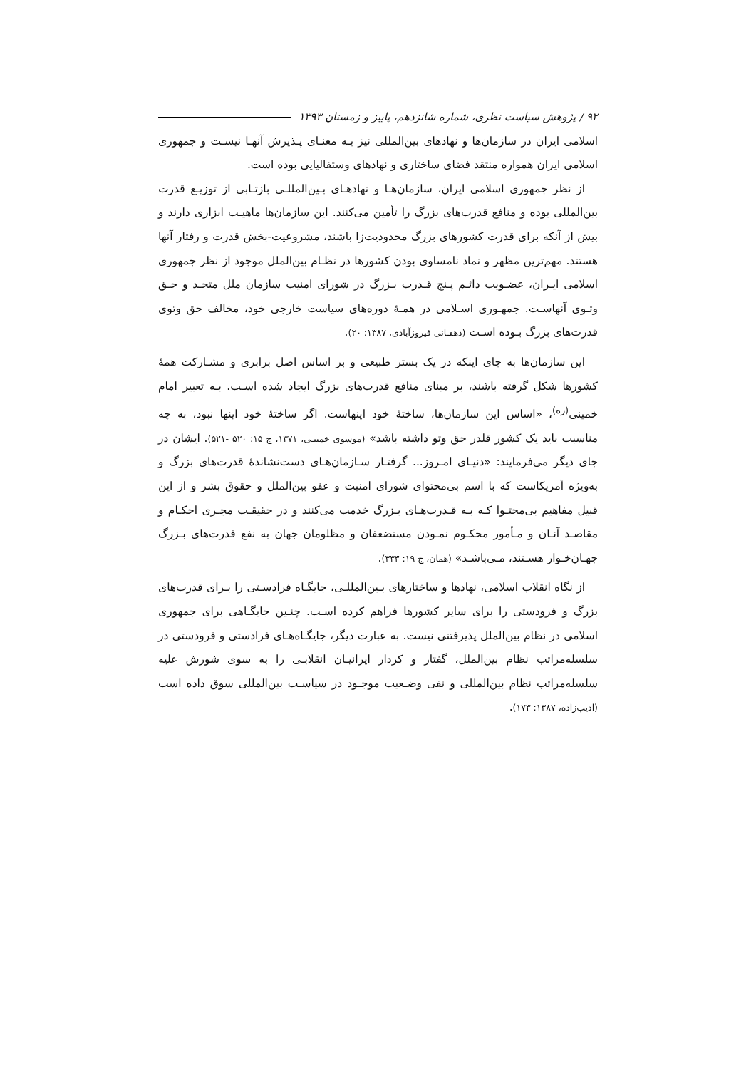۹۲ / پژوهش سیاست نظری، شماره شانزدهم، پاییز و زمستان ۱۳۹۳
اسلامی ایران در سازمان‌ها و نهادهای بین‌المللی نیز بـه معنـای پـذیرش آنهـا نیسـت و جمهوری اسلامی ایران همواره منتقد فضای ساختاری و نهادهای وستفالیایی بوده است.
از نظر جمهوری اسلامی ایران، سازمان‌هـا و نهادهـای بـین‌المللـی بازتـابی از توزیـع قدرت بین‌المللی بوده و منافع قدرت‌های بزرگ را تأمین می‌کنند. این سازمان‌ها ماهیـت ابزاری دارند و بیش از آنکه برای قدرت کشورهای بزرگ محدودیت‌زا باشند، مشروعیت-بخش قدرت و رفتار آنها هستند. مهم‌ترین مظهر و نماد نامساوی بودن کشورها در نظـام بین‌الملل موجود از نظر جمهوری اسلامی ایـران، عضـویت دائـم پـنج قـدرت بـزرگ در شورای امنیت سازمان ملل متحـد و حـق وتـوی آنهاسـت. جمهـوری اسـلامی در همـهٔ دوره‌های سیاست خارجی خود، مخالف حق وتوی قدرت‌های بزرگ بـوده اسـت (دهقـانی فیروزآبادی، ۱۳۸۷: ۲۰).
این سازمان‌ها به جای اینکه در یک بستر طبیعی و بر اساس اصل برابری و مشـارکت همهٔ کشورها شکل گرفته باشند، بر مبنای منافع قدرت‌های بزرگ ایجاد شده اسـت. بـه تعبیر امام خمینی<sup>(ره)</sup>، «اساس این سازمان‌ها، ساختهٔ خود اینهاست. اگر ساختهٔ خود اینها نبود، به چه مناسبت باید یک کشور قلدر حق وتو داشته باشد» (موسوی خمینـی، ۱۳۷۱، ج ۱۵: ۵۲۰ -۵۲۱). ایشان در جای دیگر می‌فرمایند: «دنیـای امـروز... گرفتـار سـازمان‌هـای دست‌نشاندهٔ قدرت‌های بزرگ و به‌ویژه آمریکاست که با اسم بی‌محتوای شورای امنیت و عفو بین‌الملل و حقوق بشر و از این قبیل مفاهیم بی‌محتـوا کـه بـه قـدرت‌هـای بـزرگ خدمت می‌کنند و در حقیقـت مجـری احکـام و مقاصـد آنـان و مـأمور محکـوم نمـودن مستضعفان و مظلومان جهان به نفع قدرت‌های بـزرگ جهـان‌خـوار هسـتند، مـی‌باشـد» (همان، ج ۱۹: ۳۳۳).
از نگاه انقلاب اسلامی، نهادها و ساختارهای بـین‌المللـی، جایگـاه فرادسـتی را بـرای قدرت‌های بزرگ و فرودستی را برای سایر کشورها فراهم کرده اسـت. چنـین جایگـاهی برای جمهوری اسلامی در نظام بین‌الملل پذیرفتنی نیست. به عبارت دیگر، جایگـاه‌هـای فرادستی و فرودستی در سلسله‌مراتب نظام بین‌الملل، گفتار و کردار ایرانیـان انقلابـی را به سوی شورش علیه سلسله‌مراتب نظام بین‌المللی و نفی وضـعیت موجـود در سیاسـت بین‌المللی سوق داده است (ادیب‌زاده، ۱۳۸۷: ۱۷۳).